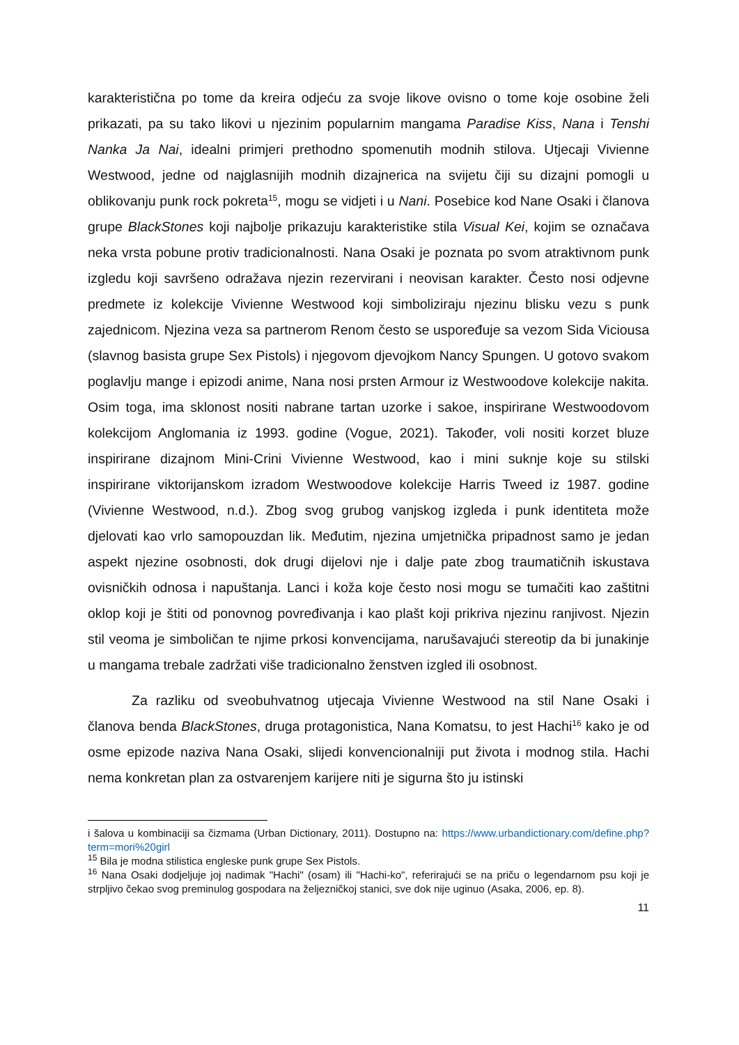karakteristična po tome da kreira odjeću za svoje likove ovisno o tome koje osobine želi prikazati, pa su tako likovi u njezinim popularnim mangama Paradise Kiss, Nana i Tenshi Nanka Ja Nai, idealni primjeri prethodno spomenutih modnih stilova. Utjecaji Vivienne Westwood, jedne od najglasnijih modnih dizajnerica na svijetu čiji su dizajni pomogli u oblikovanju punk rock pokreta<sup>15</sup>, mogu se vidjeti i u Nani. Posebice kod Nane Osaki i članova grupe BlackStones koji najbolje prikazuju karakteristike stila Visual Kei, kojim se označava neka vrsta pobune protiv tradicionalnosti. Nana Osaki je poznata po svom atraktivnom punk izgledu koji savršeno odražava njezin rezervirani i neovisan karakter. Često nosi odjevne predmete iz kolekcije Vivienne Westwood koji simboliziraju njezinu blisku vezu s punk zajednicom. Njezina veza sa partnerom Renom često se uspoređuje sa vezom Sida Viciousa (slavnog basista grupe Sex Pistols) i njegovom djevojkom Nancy Spungen. U gotovo svakom poglavlju mange i epizodi anime, Nana nosi prsten Armour iz Westwoodove kolekcije nakita. Osim toga, ima sklonost nositi nabrane tartan uzorke i sakoe, inspirirane Westwoodovom kolekcijom Anglomania iz 1993. godine (Vogue, 2021). Također, voli nositi korzet bluze inspirirane dizajnom Mini-Crini Vivienne Westwood, kao i mini suknje koje su stilski inspirirane viktorijanskom izradom Westwoodove kolekcije Harris Tweed iz 1987. godine (Vivienne Westwood, n.d.). Zbog svog grubog vanjskog izgleda i punk identiteta može djelovati kao vrlo samopouzdan lik. Međutim, njezina umjetnička pripadnost samo je jedan aspekt njezine osobnosti, dok drugi dijelovi nje i dalje pate zbog traumatičnih iskustava ovisničkih odnosa i napuštanja. Lanci i koža koje često nosi mogu se tumačiti kao zaštitni oklop koji je štiti od ponovnog povređivanja i kao plašt koji prikriva njezinu ranjivost. Njezin stil veoma je simboličan te njime prkosi konvencijama, narušavajući stereotip da bi junakinje u mangama trebale zadržati više tradicionalno ženstven izgled ili osobnost.
Za razliku od sveobuhvatnog utjecaja Vivienne Westwood na stil Nane Osaki i članova benda BlackStones, druga protagonistica, Nana Komatsu, to jest Hachi<sup>16</sup> kako je od osme epizode naziva Nana Osaki, slijedi konvencionalniji put života i modnog stila. Hachi nema konkretan plan za ostvarenjem karijere niti je sigurna što ju istinski
i šalova u kombinaciji sa čizmama (Urban Dictionary, 2011). Dostupno na: https://www.urbandictionary.com/define.php?term=mori%20girl
<sup>15</sup> Bila je modna stilistica engleske punk grupe Sex Pistols.
<sup>16</sup> Nana Osaki dodjeljuje joj nadimak "Hachi" (osam) ili "Hachi-ko", referirajući se na priču o legendarnom psu koji je strpljivo čekao svog preminulog gospodara na željezničkoj stanici, sve dok nije uginuo (Asaka, 2006, ep. 8).
11